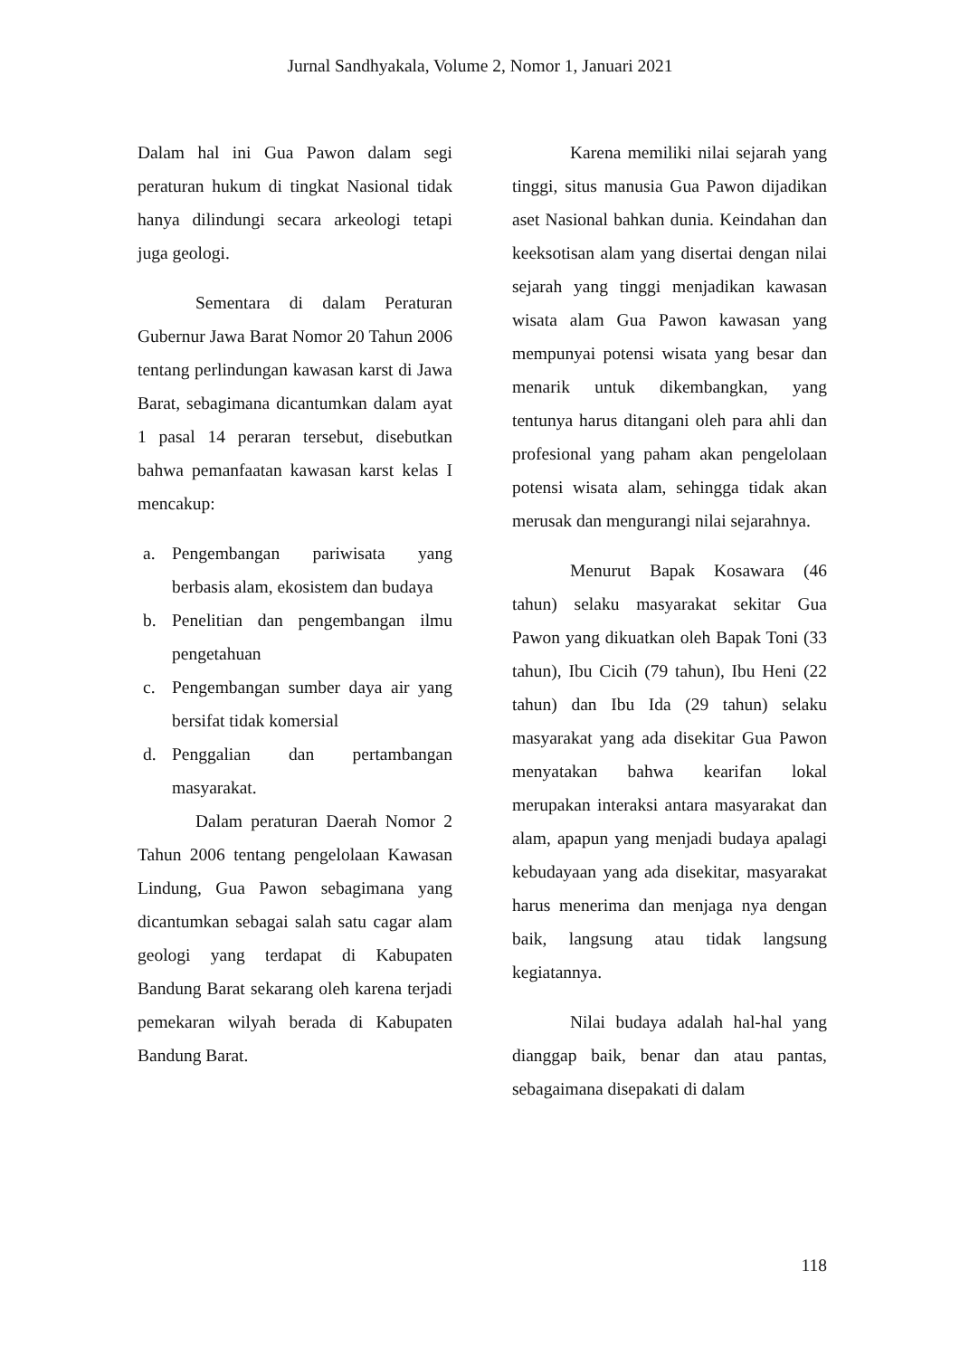Jurnal Sandhyakala, Volume 2, Nomor 1, Januari 2021
Dalam hal ini Gua Pawon dalam segi peraturan hukum di tingkat Nasional tidak hanya dilindungi secara arkeologi tetapi juga geologi.
Sementara di dalam Peraturan Gubernur Jawa Barat Nomor 20 Tahun 2006 tentang perlindungan kawasan karst di Jawa Barat, sebagimana dicantumkan dalam ayat 1 pasal 14 peraran tersebut, disebutkan bahwa pemanfaatan kawasan karst kelas I mencakup:
a. Pengembangan pariwisata yang berbasis alam, ekosistem dan budaya
b. Penelitian dan pengembangan ilmu pengetahuan
c. Pengembangan sumber daya air yang bersifat tidak komersial
d. Penggalian dan pertambangan masyarakat.
Dalam peraturan Daerah Nomor 2 Tahun 2006 tentang pengelolaan Kawasan Lindung, Gua Pawon sebagimana yang dicantumkan sebagai salah satu cagar alam geologi yang terdapat di Kabupaten Bandung Barat sekarang oleh karena terjadi pemekaran wilyah berada di Kabupaten Bandung Barat.
Karena memiliki nilai sejarah yang tinggi, situs manusia Gua Pawon dijadikan aset Nasional bahkan dunia. Keindahan dan keeksotisan alam yang disertai dengan nilai sejarah yang tinggi menjadikan kawasan wisata alam Gua Pawon kawasan yang mempunyai potensi wisata yang besar dan menarik untuk dikembangkan, yang tentunya harus ditangani oleh para ahli dan profesional yang paham akan pengelolaan potensi wisata alam, sehingga tidak akan merusak dan mengurangi nilai sejarahnya.
Menurut Bapak Kosawara (46 tahun) selaku masyarakat sekitar Gua Pawon yang dikuatkan oleh Bapak Toni (33 tahun), Ibu Cicih (79 tahun), Ibu Heni (22 tahun) dan Ibu Ida (29 tahun) selaku masyarakat yang ada disekitar Gua Pawon menyatakan bahwa kearifan lokal merupakan interaksi antara masyarakat dan alam, apapun yang menjadi budaya apalagi kebudayaan yang ada disekitar, masyarakat harus menerima dan menjaga nya dengan baik, langsung atau tidak langsung kegiatannya.
Nilai budaya adalah hal-hal yang dianggap baik, benar dan atau pantas, sebagaimana disepakati di dalam
118